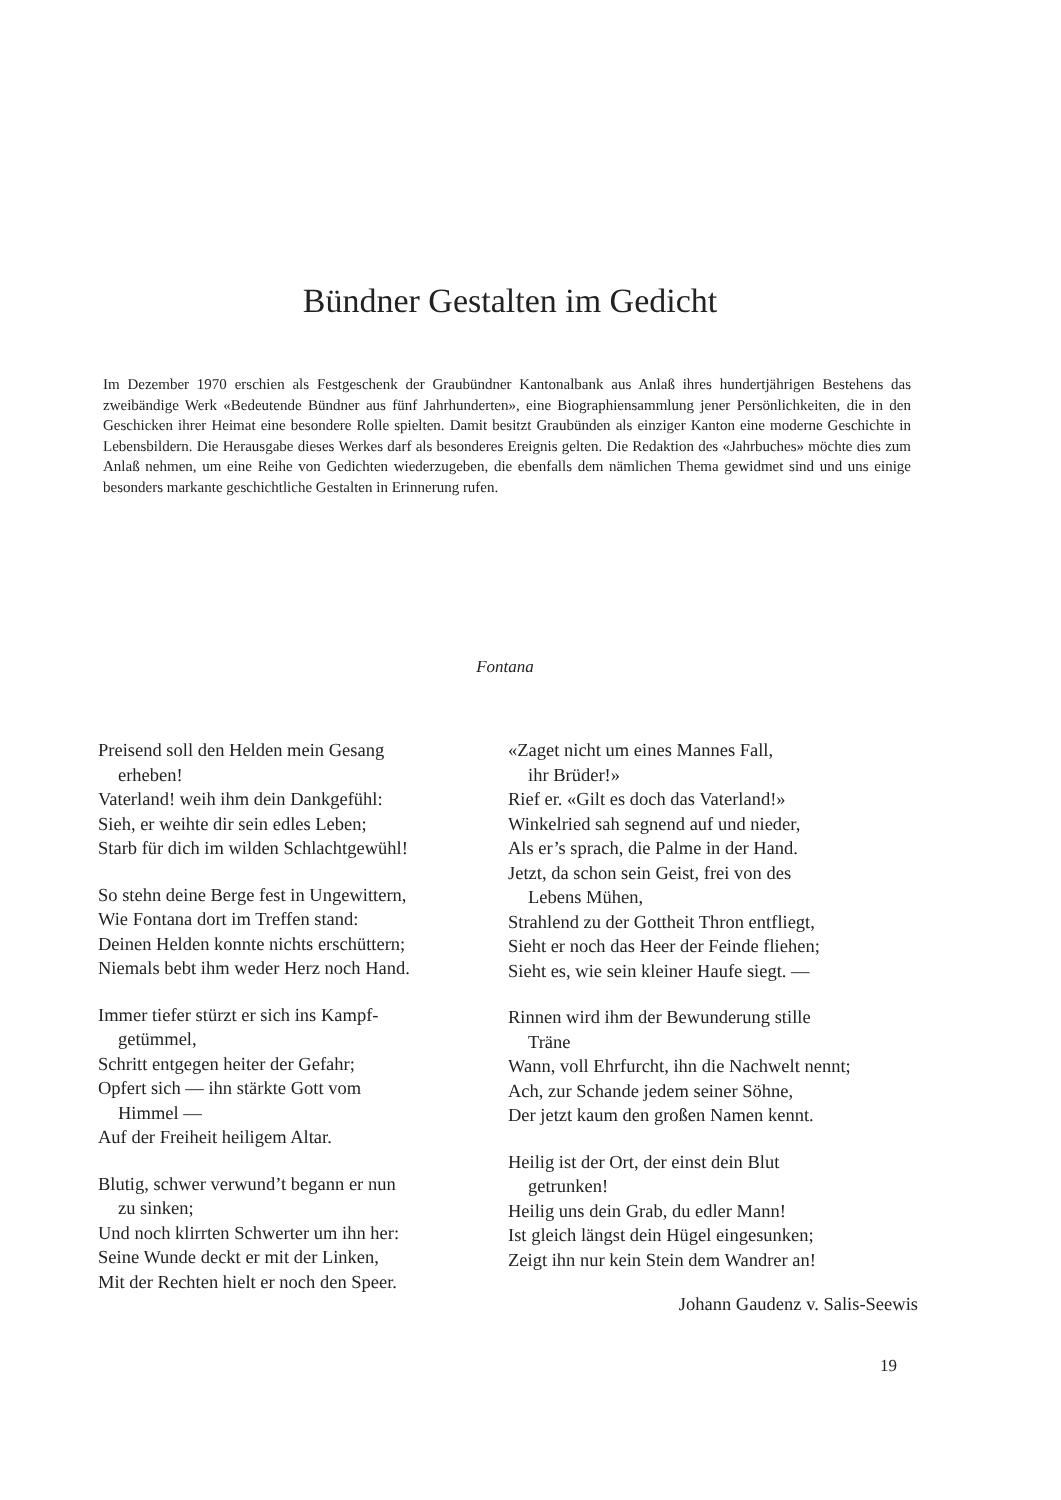Bündner Gestalten im Gedicht
Im Dezember 1970 erschien als Festgeschenk der Graubündner Kantonalbank aus Anlaß ihres hundertjährigen Bestehens das zweibändige Werk «Bedeutende Bündner aus fünf Jahrhunderten», eine Biographiensammlung jener Persönlichkeiten, die in den Geschicken ihrer Heimat eine besondere Rolle spielten. Damit besitzt Graubünden als einziger Kanton eine moderne Geschichte in Lebensbildern. Die Herausgabe dieses Werkes darf als besonderes Ereignis gelten. Die Redaktion des «Jahrbuches» möchte dies zum Anlaß nehmen, um eine Reihe von Gedichten wiederzugeben, die ebenfalls dem nämlichen Thema gewidmet sind und uns einige besonders markante geschichtliche Gestalten in Erinnerung rufen.
Fontana
Preisend soll den Helden mein Gesang
erheben!
Vaterland! weih ihm dein Dankgefühl:
Sieh, er weihte dir sein edles Leben;
Starb für dich im wilden Schlachtgewühl!
So stehn deine Berge fest in Ungewittern,
Wie Fontana dort im Treffen stand:
Deinen Helden konnte nichts erschüttern;
Niemals bebt ihm weder Herz noch Hand.
Immer tiefer stürzt er sich ins Kampf-
getümmel,
Schritt entgegen heiter der Gefahr;
Opfert sich — ihn stärkte Gott vom
Himmel —
Auf der Freiheit heiligem Altar.
Blutig, schwer verwund’t begann er nun
zu sinken;
Und noch klirrten Schwerter um ihn her:
Seine Wunde deckt er mit der Linken,
Mit der Rechten hielt er noch den Speer.
«Zaget nicht um eines Mannes Fall,
ihr Brüder!»
Rief er. «Gilt es doch das Vaterland!»
Winkelried sah segnend auf und nieder,
Als er’s sprach, die Palme in der Hand.
Jetzt, da schon sein Geist, frei von des
Lebens Mühen,
Strahlend zu der Gottheit Thron entfliegt,
Sieht er noch das Heer der Feinde fliehen;
Sieht es, wie sein kleiner Haufe siegt. —
Rinnen wird ihm der Bewunderung stille
Träne
Wann, voll Ehrfurcht, ihn die Nachwelt nennt;
Ach, zur Schande jedem seiner Söhne,
Der jetzt kaum den großen Namen kennt.
Heilig ist der Ort, der einst dein Blut
getrunken!
Heilig uns dein Grab, du edler Mann!
Ist gleich längst dein Hügel eingesunken;
Zeigt ihn nur kein Stein dem Wandrer an!
Johann Gaudenz v. Salis-Seewis
19